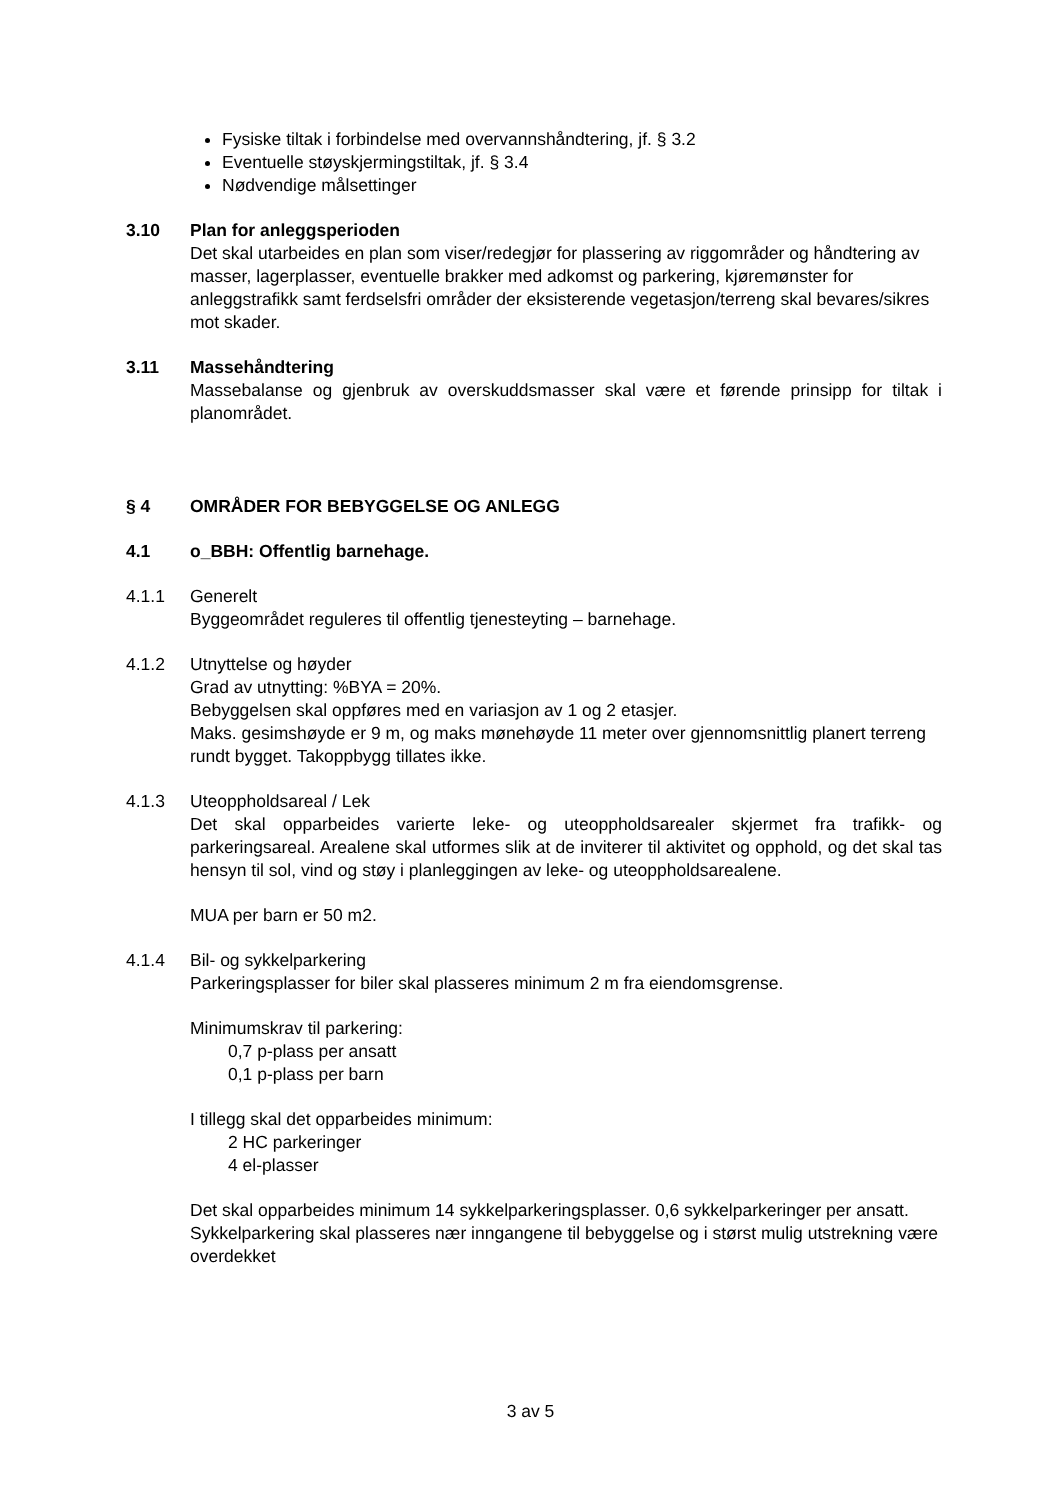Fysiske tiltak i forbindelse med overvannshåndtering, jf. § 3.2
Eventuelle støyskjermingstiltak, jf. § 3.4
Nødvendige målsettinger
3.10 Plan for anleggsperioden
Det skal utarbeides en plan som viser/redegjør for plassering av riggområder og håndtering av masser, lagerplasser, eventuelle brakker med adkomst og parkering, kjøremønster for anleggstrafikk samt ferdselsfri områder der eksisterende vegetasjon/terreng skal bevares/sikres mot skader.
3.11 Massehåndtering
Massebalanse og gjenbruk av overskuddsmasser skal være et førende prinsipp for tiltak i planområdet.
§ 4 OMRÅDER FOR BEBYGGELSE OG ANLEGG
4.1 o_BBH: Offentlig barnehage.
4.1.1 Generelt
Byggeområdet reguleres til offentlig tjenesteyting – barnehage.
4.1.2 Utnyttelse og høyder
Grad av utnytting: %BYA = 20%.
Bebyggelsen skal oppføres med en variasjon av 1 og 2 etasjer.
Maks. gesimshøyde er 9 m, og maks mønehøyde 11 meter over gjennomsnittlig planert terreng rundt bygget. Takoppbygg tillates ikke.
4.1.3 Uteoppholdsareal / Lek
Det skal opparbeides varierte leke- og uteoppholdsarealer skjermet fra trafikk- og parkeringsareal. Arealene skal utformes slik at de inviterer til aktivitet og opphold, og det skal tas hensyn til sol, vind og støy i planleggingen av leke- og uteoppholdsarealene.
MUA per barn er 50 m2.
4.1.4 Bil- og sykkelparkering
Parkeringsplasser for biler skal plasseres minimum 2 m fra eiendomsgrense.
Minimumskrav til parkering:
0,7 p-plass per ansatt
0,1 p-plass per barn
I tillegg skal det opparbeides minimum:
2 HC parkeringer
4 el-plasser
Det skal opparbeides minimum 14 sykkelparkeringsplasser. 0,6 sykkelparkeringer per ansatt. Sykkelparkering skal plasseres nær inngangene til bebyggelse og i størst mulig utstrekning være overdekket
3 av 5